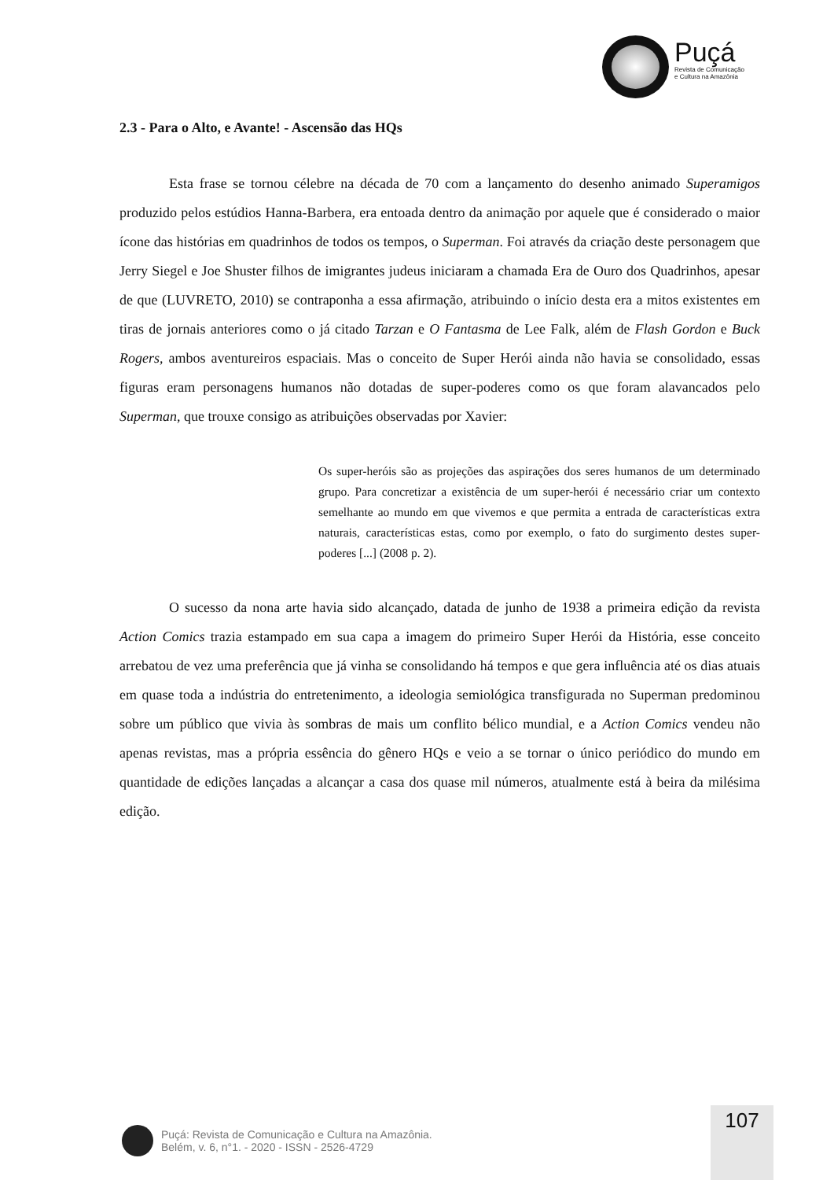Puçá
Revista de Comunicação
e Cultura na Amazônia
2.3 - Para o Alto, e Avante! - Ascensão das HQs
Esta frase se tornou célebre na década de 70 com a lançamento do desenho animado Superamigos produzido pelos estúdios Hanna-Barbera, era entoada dentro da animação por aquele que é considerado o maior ícone das histórias em quadrinhos de todos os tempos, o Superman. Foi através da criação deste personagem que Jerry Siegel e Joe Shuster filhos de imigrantes judeus iniciaram a chamada Era de Ouro dos Quadrinhos, apesar de que (LUVRETO, 2010) se contraponha a essa afirmação, atribuindo o início desta era a mitos existentes em tiras de jornais anteriores como o já citado Tarzan e O Fantasma de Lee Falk, além de Flash Gordon e Buck Rogers, ambos aventureiros espaciais. Mas o conceito de Super Herói ainda não havia se consolidado, essas figuras eram personagens humanos não dotadas de super-poderes como os que foram alavancados pelo Superman, que trouxe consigo as atribuições observadas por Xavier:
Os super-heróis são as projeções das aspirações dos seres humanos de um determinado grupo. Para concretizar a existência de um super-herói é necessário criar um contexto semelhante ao mundo em que vivemos e que permita a entrada de características extra naturais, características estas, como por exemplo, o fato do surgimento destes super-poderes [...] (2008 p. 2).
O sucesso da nona arte havia sido alcançado, datada de junho de 1938 a primeira edição da revista Action Comics trazia estampado em sua capa a imagem do primeiro Super Herói da História, esse conceito arrebatou de vez uma preferência que já vinha se consolidando há tempos e que gera influência até os dias atuais em quase toda a indústria do entretenimento, a ideologia semiológica transfigurada no Superman predominou sobre um público que vivia às sombras de mais um conflito bélico mundial, e a Action Comics vendeu não apenas revistas, mas a própria essência do gênero HQs e veio a se tornar o único periódico do mundo em quantidade de edições lançadas a alcançar a casa dos quase mil números, atualmente está à beira da milésima edição.
107
Puçá: Revista de Comunicação e Cultura na Amazônia.
Belém, v. 6, n°1. - 2020 - ISSN - 2526-4729